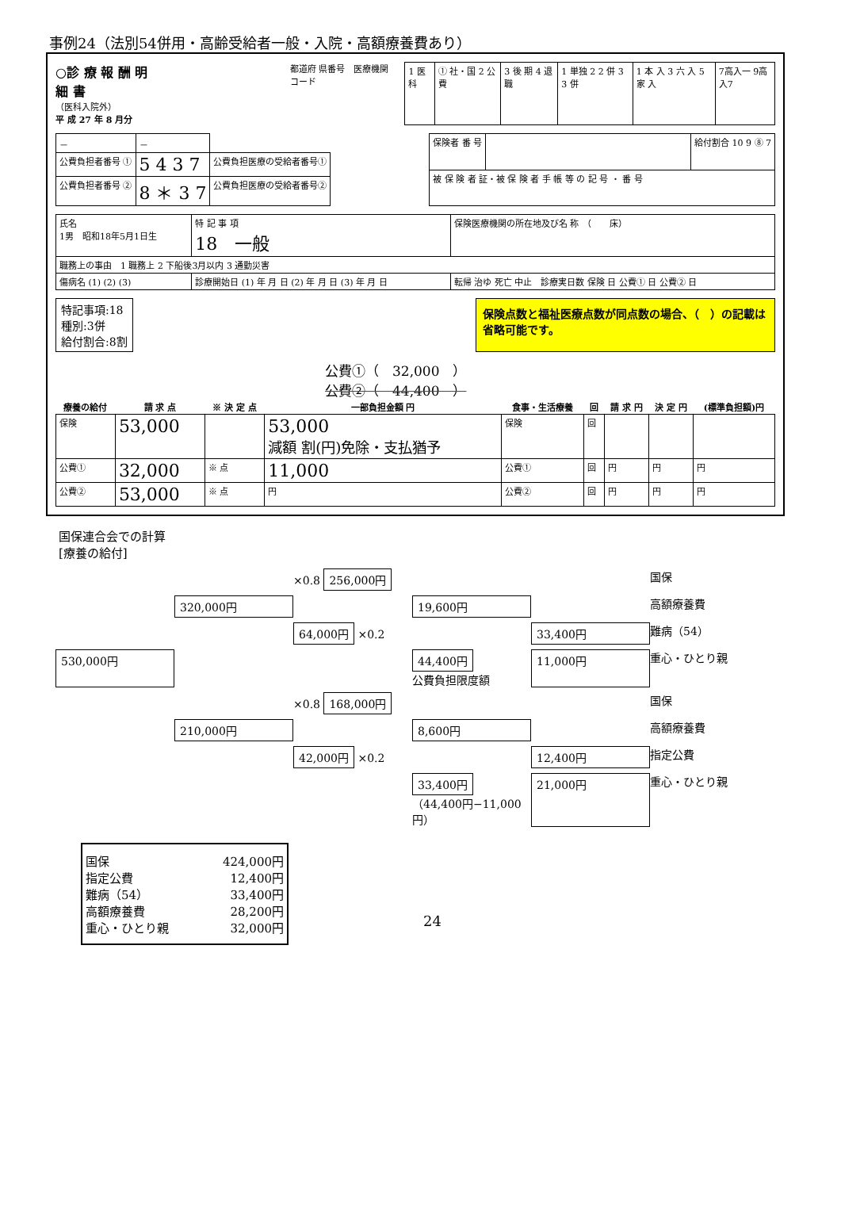事例24（法別54併用・高齢受給者一般・入院・高額療養費あり）
○診 療 報 酬 明 細 書
（医科入院外）
平 成 27 年 8 月分
都道府 県番号　医療機関コード
| 1 医科 | ① 社・国 2 公 費 | 3 後 期 4 退 職 | 1 単独 2 2 併 3 3 併 | 1 本 入 3 六 入 5 家 入 | 7高入一 9高入7 |
| － | － | |
| 公費負担者番号 ① | 5 4 3 7 | 公費負担医療の受給者番号① |
| 公費負担者番号 ② | 8 ＊ 3 7 | 公費負担医療の受給者番号② |
| 保険者 番 号 | | 給付割合 10 9 ⑧ 7 |
| 被 保 険 者 証・被 保 険 者 手 帳 等 の 記 号 ・ 番 号 | | |
| 氏名 1男 昭和18年5月1日生 | 特 記 事 項 18 一般 | 保険医療機関の所在地及び名 称 （ 床） |
| 職務上の事由 1 職務上 2 下船後3月以内 3 通勤災害 | | |
| 傷病名 (1) (2) (3) | 診療開始日 (1) 年 月 日 (2) 年 月 日 (3) 年 月 日 | 転帰 治ゆ 死亡 中止 診療実日数 保険 日 公費① 日 公費② 日 |
特記事項:18
種別:3併
給付割合:8割
保険点数と福祉医療点数が同点数の場合、（　）の記載は省略可能です。
公費①（　32,000　）
公費②（　44,400　）
| 療養の給付 | 請 求 点 | ※ 決 定 点 | 一部負担金額 円 | 食事・生活療養 | 回 | 請 求 円 | 決 定 円 | (標準負担額)円 |
| --- | --- | --- | --- | --- | --- | --- | --- | --- |
| 保険 | 53,000 | | 53,000 減額 割(円)免除・支払猶予 | 保険 | 回 | | | |
| 公費① | 32,000 | ※ 点 | 11,000 | 公費① | 回 | 円 | 円 | 円 |
| 公費② | 53,000 | ※ 点 | 円 | 公費② | 回 | 円 | 円 | 円 |
国保連合会での計算
[療養の給付]
×0.8 256,000円 国保 320,000円 19,600円 高額療養費 64,000円 ×0.2 33,400円 難病（54） 530,000円 44,400円
公費負担限度額 11,000円 重心・ひとり親 ×0.8 168,000円 国保 210,000円 8,600円 高額療養費 42,000円 ×0.2 12,400円 指定公費 33,400円
（44,400円−11,000円） 21,000円 重心・ひとり親
国保 424,000円
指定公費 12,400円
難病（54） 33,400円
高額療養費 28,200円
重心・ひとり親 32,000円
24